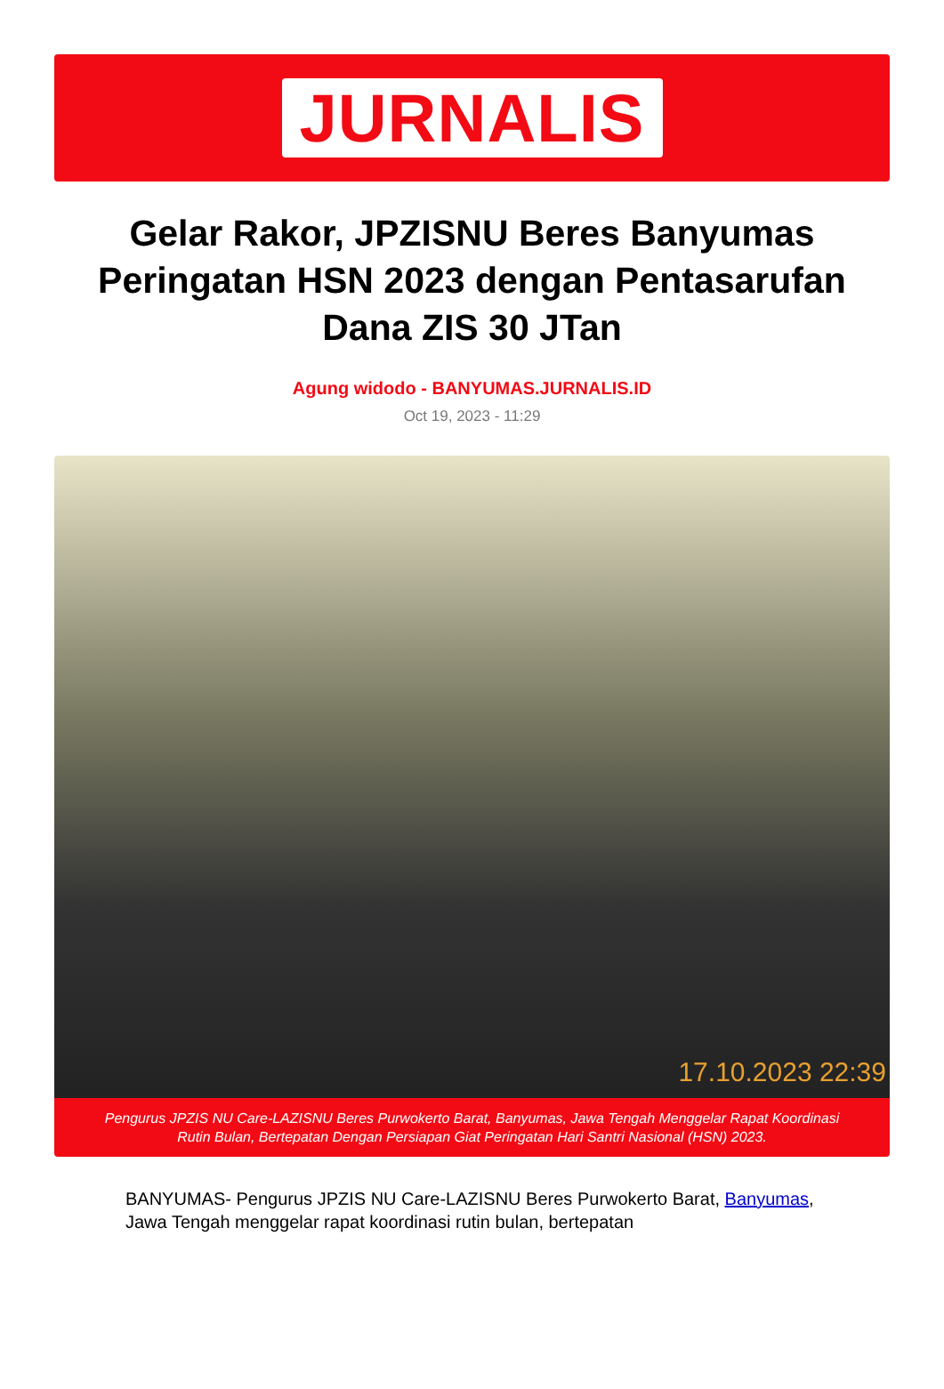JURNALIS
Gelar Rakor, JPZISNU Beres Banyumas Peringatan HSN 2023 dengan Pentasarufan Dana ZIS 30 JTan
Agung widodo - BANYUMAS.JURNALIS.ID
Oct 19, 2023 - 11:29
17.10.2023 22:39
Pengurus JPZIS NU Care-LAZISNU Beres Purwokerto Barat, Banyumas, Jawa Tengah Menggelar Rapat Koordinasi Rutin Bulan, Bertepatan Dengan Persiapan Giat Peringatan Hari Santri Nasional (HSN) 2023.
BANYUMAS- Pengurus JPZIS NU Care-LAZISNU Beres Purwokerto Barat, Banyumas, Jawa Tengah menggelar rapat koordinasi rutin bulan, bertepatan